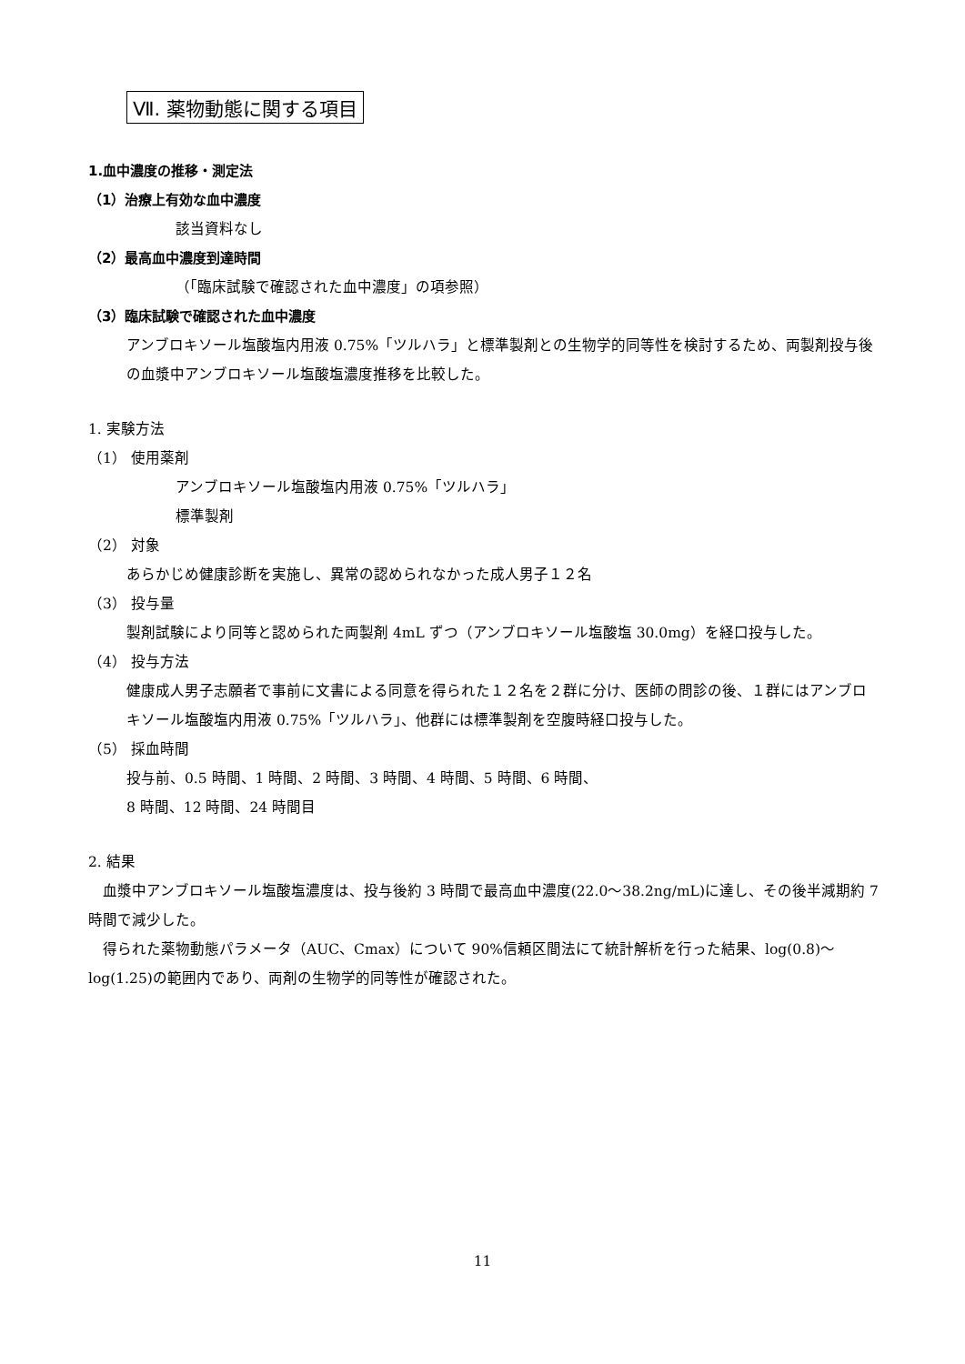Ⅶ. 薬物動態に関する項目
1.血中濃度の推移・測定法
（1）治療上有効な血中濃度
該当資料なし
（2）最高血中濃度到達時間
（「臨床試験で確認された血中濃度」の項参照）
（3）臨床試験で確認された血中濃度
アンブロキソール塩酸塩内用液 0.75%「ツルハラ」と標準製剤との生物学的同等性を検討するため、両製剤投与後の血漿中アンブロキソール塩酸塩濃度推移を比較した。
1. 実験方法
（1） 使用薬剤
アンブロキソール塩酸塩内用液 0.75%「ツルハラ」
標準製剤
（2） 対象
あらかじめ健康診断を実施し、異常の認められなかった成人男子１２名
（3） 投与量
製剤試験により同等と認められた両製剤 4mL ずつ（アンブロキソール塩酸塩 30.0mg）を経口投与した。
（4） 投与方法
健康成人男子志願者で事前に文書による同意を得られた１２名を２群に分け、医師の問診の後、１群にはアンブロキソール塩酸塩内用液 0.75%「ツルハラ」、他群には標準製剤を空腹時経口投与した。
（5） 採血時間
投与前、0.5 時間、1 時間、2 時間、3 時間、4 時間、5 時間、6 時間、
8 時間、12 時間、24 時間目
2. 結果
　血漿中アンブロキソール塩酸塩濃度は、投与後約 3 時間で最高血中濃度(22.0～38.2ng/mL)に達し、その後半減期約 7 時間で減少した。
　得られた薬物動態パラメータ（AUC、Cmax）について 90%信頼区間法にて統計解析を行った結果、log(0.8)～log(1.25)の範囲内であり、両剤の生物学的同等性が確認された。
11